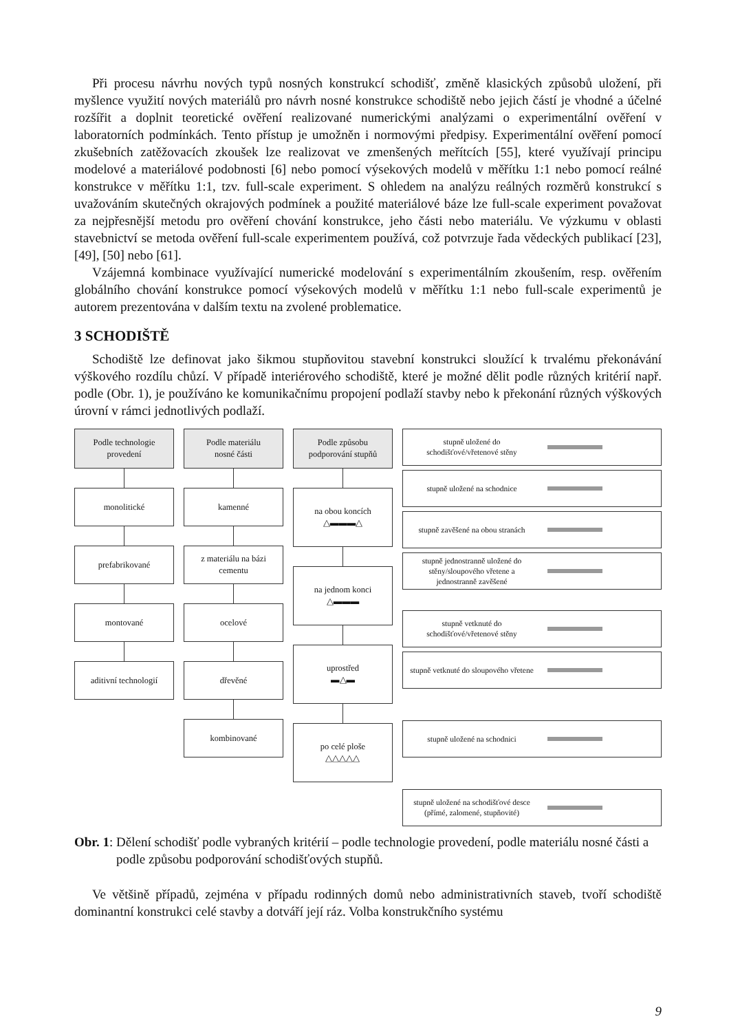Při procesu návrhu nových typů nosných konstrukcí schodišť, změně klasických způsobů uložení, při myšlence využití nových materiálů pro návrh nosné konstrukce schodiště nebo jejich částí je vhodné a účelné rozšířit a doplnit teoretické ověření realizované numerickými analýzami o experimentální ověření v laboratorních podmínkách. Tento přístup je umožněn i normovými předpisy. Experimentální ověření pomocí zkušebních zatěžovacích zkoušek lze realizovat ve zmenšených meřítcích [55], které využívají principu modelové a materiálové podobnosti [6] nebo pomocí výsekových modelů v měřítku 1:1 nebo pomocí reálné konstrukce v měřítku 1:1, tzv. full-scale experiment. S ohledem na analýzu reálných rozměrů konstrukcí s uvažováním skutečných okrajových podmínek a použité materiálové báze lze full-scale experiment považovat za nejpřesnější metodu pro ověření chování konstrukce, jeho části nebo materiálu. Ve výzkumu v oblasti stavebnictví se metoda ověření full-scale experimentem používá, což potvrzuje řada vědeckých publikací [23], [49], [50] nebo [61].
Vzájemná kombinace využívající numerické modelování s experimentálním zkoušením, resp. ověřením globálního chování konstrukce pomocí výsekových modelů v měřítku 1:1 nebo full-scale experimentů je autorem prezentována v dalším textu na zvolené problematice.
3 SCHODIŠTĚ
Schodiště lze definovat jako šikmou stupňovitou stavební konstrukci sloužící k trvalému překonávání výškového rozdílu chůzí. V případě interiérového schodiště, které je možné dělit podle různých kritérií např. podle (Obr. 1), je používáno ke komunikačnímu propojení podlaží stavby nebo k překonání různých výškových úrovní v rámci jednotlivých podlaží.
Podle technologie
provedení
monolitické
prefabrikované
montované
aditivní technologií
Podle materiálu
nosné části
kamenné
z materiálu na bázi
cementu
ocelové
dřevěné
kombinované
Podle způsobu
podporování stupňů
na obou koncích
△▬▬▬△
na jednom konci
△▬▬▬
uprostřed
▬△▬
po celé ploše
△△△△△
stupně uložené do schodišťové/vřetenové stěny
stupně uložené na schodnice
stupně zavěšené na obou stranách
stupně jednostranně uložené do stěny/sloupového vřetene a jednostranně zavěšené
stupně vetknuté do schodišťové/vřetenové stěny
stupně vetknuté do sloupového vřetene
stupně uložené na schodnici
stupně uložené na schodišťové desce (přímé, zalomené, stupňovité)
Obr. 1: Dělení schodišť podle vybraných kritérií – podle technologie provedení, podle materiálu nosné části a podle způsobu podporování schodišťových stupňů.
Ve většině případů, zejména v případu rodinných domů nebo administrativních staveb, tvoří schodiště dominantní konstrukci celé stavby a dotváří její ráz. Volba konstrukčního systému
9